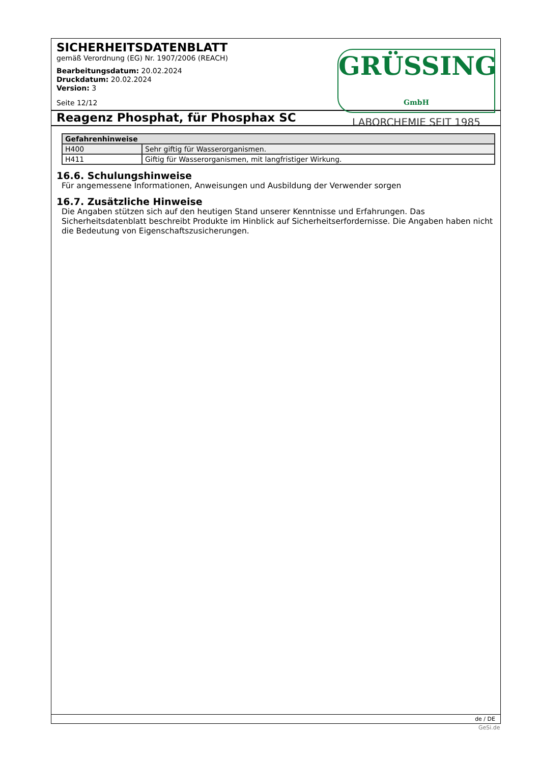SICHERHEITSDATENBLATT
gemäß Verordnung (EG) Nr. 1907/2006 (REACH)
Bearbeitungsdatum: 20.02.2024
Druckdatum: 20.02.2024
Version: 3
Seite 12/12
GRÜSSING GmbH
LABORCHEMIE SEIT 1985
Reagenz Phosphat, für Phosphax SC
| Gefahrenhinweise | |
| --- | --- |
| H400 | Sehr giftig für Wasserorganismen. |
| H411 | Giftig für Wasserorganismen, mit langfristiger Wirkung. |
16.6. Schulungshinweise
Für angemessene Informationen, Anweisungen und Ausbildung der Verwender sorgen
16.7. Zusätzliche Hinweise
Die Angaben stützen sich auf den heutigen Stand unserer Kenntnisse und Erfahrungen. Das Sicherheitsdatenblatt beschreibt Produkte im Hinblick auf Sicherheitserfordernisse. Die Angaben haben nicht die Bedeutung von Eigenschaftszusicherungen.
de / DE
GeSi.de